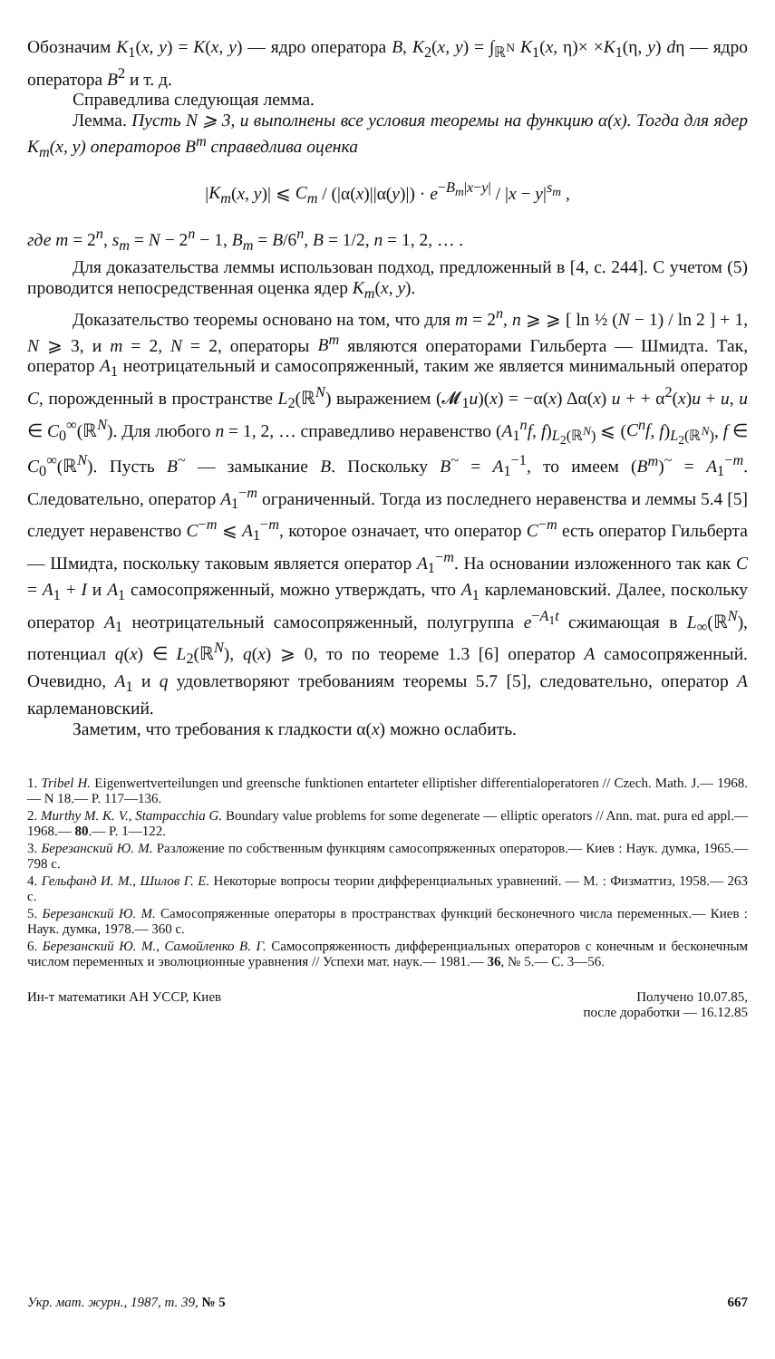Обозначим K<sub>1</sub>(x, y) = K(x, y) — ядро оператора B, K<sub>2</sub>(x, y) = ∫<sub>ℝ<sup>N</sup></sub> K<sub>1</sub>(x, η)× ×K<sub>1</sub>(η, y) dη — ядро оператора B<sup>2</sup> и т. д.
Справедлива следующая лемма.
Лемма. Пусть N ⩾ 3, и выполнены все условия теоремы на функцию α(x). Тогда для ядер K<sub>m</sub>(x, y) операторов B<sup>m</sup> справедлива оценка
|K<sub>m</sub>(x, y)| ⩽ C<sub>m</sub> / (|α(x)||α(y)|) · e<sup>−B<sub>m</sub>|x−y|</sup> / |x − y|<sup>s<sub>m</sub></sup> ,
где m = 2<sup>n</sup>, s<sub>m</sub> = N − 2<sup>n</sup> − 1, B<sub>m</sub> = B/6<sup>n</sup>, B = 1/2, n = 1, 2, … .
Для доказательства леммы использован подход, предложенный в [4, с. 244]. С учетом (5) проводится непосредственная оценка ядер K<sub>m</sub>(x, y).
Доказательство теоремы основано на том, что для m = 2<sup>n</sup>, n ⩾ ⩾ [ ln ½ (N − 1) / ln 2 ] + 1, N ⩾ 3, и m = 2, N = 2, операторы B<sup>m</sup> являются операторами Гильберта — Шмидта. Так, оператор A<sub>1</sub> неотрицательный и самосопряженный, таким же является минимальный оператор C, порожденный в пространстве L<sub>2</sub>(ℝ<sup>N</sup>) выражением (𝓜<sub>1</sub>u)(x) = −α(x) Δα(x) u + + α<sup>2</sup>(x)u + u, u ∈ C<sub>0</sub><sup>∞</sup>(ℝ<sup>N</sup>). Для любого n = 1, 2, … справедливо неравенство (A<sub>1</sub><sup>n</sup>f, f)<sub>L<sub>2</sub>(ℝ<sup>N</sup>)</sub> ⩽ (C<sup>n</sup>f, f)<sub>L<sub>2</sub>(ℝ<sup>N</sup>)</sub>, f ∈ C<sub>0</sub><sup>∞</sup>(ℝ<sup>N</sup>). Пусть B<sup>~</sup> — замыкание B. Поскольку B<sup>~</sup> = A<sub>1</sub><sup>−1</sup>, то имеем (B<sup>m</sup>)<sup>~</sup> = A<sub>1</sub><sup>−m</sup>. Следовательно, оператор A<sub>1</sub><sup>−m</sup> ограниченный. Тогда из последнего неравенства и леммы 5.4 [5] следует неравенство C<sup>−m</sup> ⩽ A<sub>1</sub><sup>−m</sup>, которое означает, что оператор C<sup>−m</sup> есть оператор Гильберта — Шмидта, поскольку таковым является оператор A<sub>1</sub><sup>−m</sup>. На основании изложенного так как C = A<sub>1</sub> + I и A<sub>1</sub> самосопряженный, можно утверждать, что A<sub>1</sub> карлемановский. Далее, поскольку оператор A<sub>1</sub> неотрицательный самосопряженный, полугруппа e<sup>−A<sub>1</sub>t</sup> сжимающая в L<sub>∞</sub>(ℝ<sup>N</sup>), потенциал q(x) ∈ L<sub>2</sub>(ℝ<sup>N</sup>), q(x) ⩾ 0, то по теореме 1.3 [6] оператор A самосопряженный. Очевидно, A<sub>1</sub> и q удовлетворяют требованиям теоремы 5.7 [5], следовательно, оператор A карлемановский.
Заметим, что требования к гладкости α(x) можно ослабить.
1. Tribel H. Eigenwertverteilungen und greensche funktionen entarteter elliptisher differentialoperatoren // Czech. Math. J.— 1968.— N 18.— P. 117—136.
2. Murthy M. K. V., Stampacchia G. Boundary value problems for some degenerate — elliptic operators // Ann. mat. pura ed appl.— 1968.— 80.— P. 1—122.
3. Березанский Ю. М. Разложение по собственным функциям самосопряженных операторов.— Киев : Наук. думка, 1965.— 798 с.
4. Гельфанд И. М., Шилов Г. Е. Некоторые вопросы теории дифференциальных уравнений. — М. : Физматгиз, 1958.— 263 с.
5. Березанский Ю. М. Самосопряженные операторы в пространствах функций бесконечного числа переменных.— Киев : Наук. думка, 1978.— 360 с.
6. Березанский Ю. М., Самойленко В. Г. Самосопряженность дифференциальных операторов с конечным и бесконечным числом переменных и эволюционные уравнения // Успехи мат. наук.— 1981.— 36, № 5.— С. 3—56.
Ин-т математики АН УССР, Киев Получено 10.07.85,
после доработки — 16.12.85
Укр. мат. журн., 1987, т. 39, № 5
667